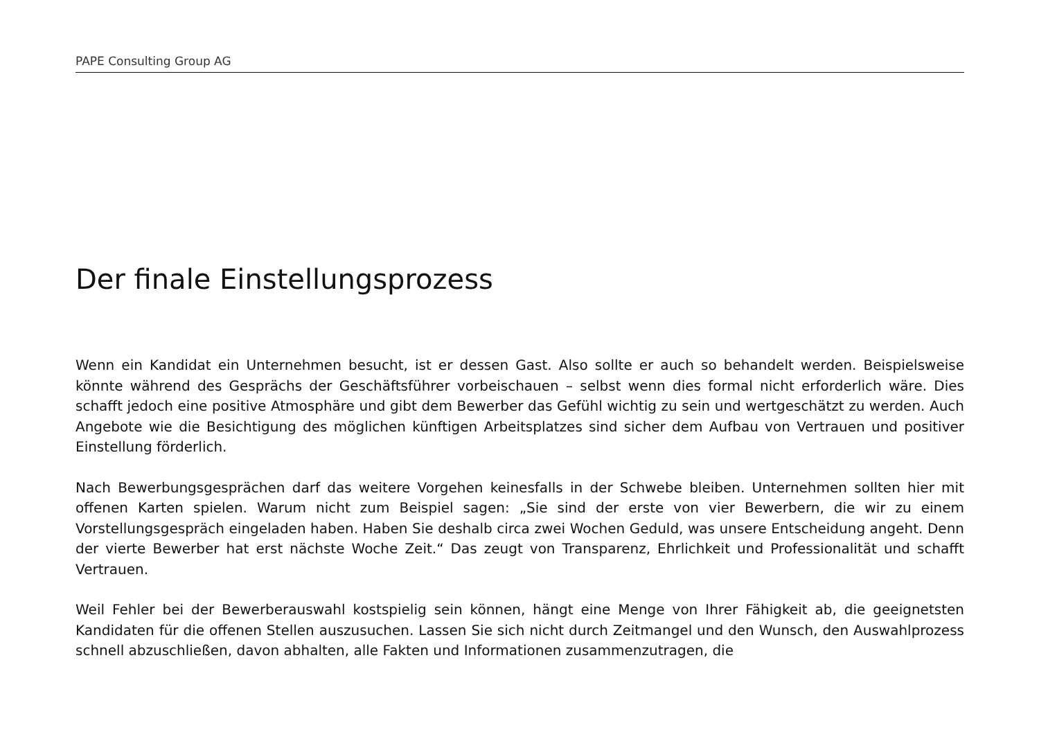PAPE Consulting Group AG
Der finale Einstellungsprozess
Wenn ein Kandidat ein Unternehmen besucht, ist er dessen Gast. Also sollte er auch so behandelt werden. Bei­spielsweise könnte während des Gesprächs der Geschäftsführer vorbeischauen – selbst wenn dies formal nicht erforderlich wäre. Dies schafft jedoch eine positive Atmosphäre und gibt dem Bewerber das Gefühl wichtig zu sein und wertgeschätzt zu werden. Auch Angebote wie die Besichtigung des möglichen künftigen Arbeitsplatzes sind sicher dem Aufbau von Vertrauen und positiver Einstellung förderlich.
Nach Bewerbungsgesprächen darf das weitere Vorgehen keinesfalls in der Schwebe bleiben. Unternehmen sollten hier mit offenen Karten spielen. Warum nicht zum Beispiel sagen: „Sie sind der erste von vier Bewerbern, die wir zu einem Vorstellungsgespräch eingeladen haben. Haben Sie deshalb circa zwei Wochen Geduld, was unsere Entschei­dung angeht. Denn der vierte Bewerber hat erst nächste Woche Zeit.“ Das zeugt von Transparenz, Ehrlichkeit und Professionalität und schafft Vertrauen.
Weil Fehler bei der Bewerberauswahl kostspielig sein können, hängt eine Menge von Ihrer Fähigkeit ab, die geeig­netsten Kandidaten für die offenen Stellen auszusuchen. Lassen Sie sich nicht durch Zeitmangel und den Wunsch, den Auswahlprozess schnell abzuschließen, davon abhalten, alle Fakten und Informationen zusammenzutragen, die